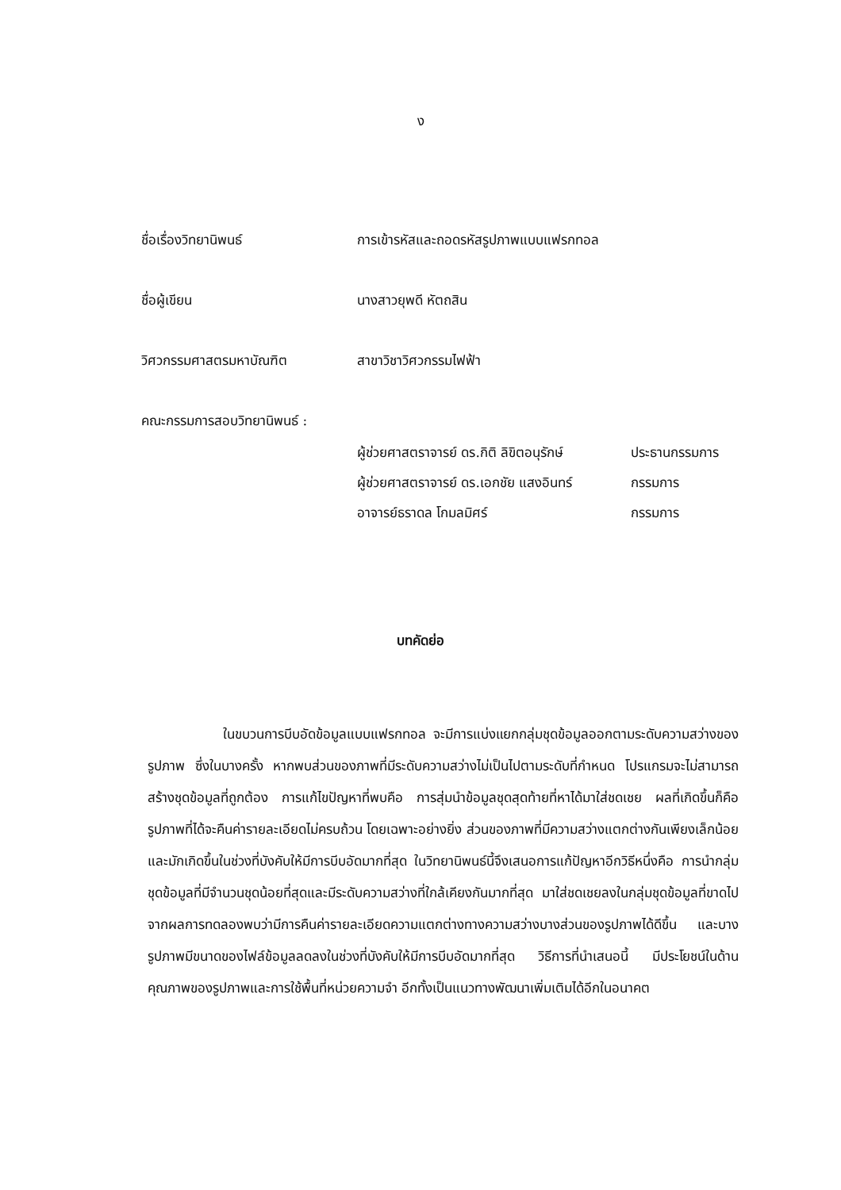ง
ชื่อเรื่องวิทยานิพนธ์ การเข้ารหัสและถอดรหัสรูปภาพแบบแฟรกทอล
ชื่อผู้เขียน นางสาวยุพดี หัตถสิน
วิศวกรรมศาสตรมหาบัณฑิต สาขาวิชาวิศวกรรมไฟฟ้า
คณะกรรมการสอบวิทยานิพนธ์ :
ผู้ช่วยศาสตราจารย์ ดร.กิติ ลิขิตอนุรักษ์ ประธานกรรมการ
ผู้ช่วยศาสตราจารย์ ดร.เอกชัย แสงอินทร์ กรรมการ
อาจารย์ธราดล โกมลมิศร์ กรรมการ
บทคัดย่อ
ในขบวนการบีบอัดข้อมูลแบบแฟรกทอล จะมีการแบ่งแยกกลุ่มชุดข้อมูลออกตามระดับความสว่างของรูปภาพ ซึ่งในบางครั้ง หากพบส่วนของภาพที่มีระดับความสว่างไม่เป็นไปตามระดับที่กำหนด โปรแกรมจะไม่สามารถสร้างชุดข้อมูลที่ถูกต้อง การแก้ไขปัญหาที่พบคือ การสุ่มนำข้อมูลชุดสุดท้ายที่หาได้มาใส่ชดเชย ผลที่เกิดขึ้นก็คือ รูปภาพที่ได้จะคืนค่ารายละเอียดไม่ครบถ้วน โดยเฉพาะอย่างยิ่ง ส่วนของภาพที่มีความสว่างแตกต่างกันเพียงเล็กน้อยและมักเกิดขึ้นในช่วงที่บังคับให้มีการบีบอัดมากที่สุด ในวิทยานิพนธ์นี้จึงเสนอการแก้ปัญหาอีกวิธีหนึ่งคือ การนำกลุ่มชุดข้อมูลที่มีจำนวนชุดน้อยที่สุดและมีระดับความสว่างที่ใกล้เคียงกันมากที่สุด มาใส่ชดเชยลงในกลุ่มชุดข้อมูลที่ขาดไป จากผลการทดลองพบว่ามีการคืนค่ารายละเอียดความแตกต่างทางความสว่างบางส่วนของรูปภาพได้ดีขึ้น และบางรูปภาพมีขนาดของไฟล์ข้อมูลลดลงในช่วงที่บังคับให้มีการบีบอัดมากที่สุด วิธีการที่นำเสนอนี้ มีประโยชน์ในด้านคุณภาพของรูปภาพและการใช้พื้นที่หน่วยความจำ อีกทั้งเป็นแนวทางพัฒนาเพิ่มเติมได้อีกในอนาคต